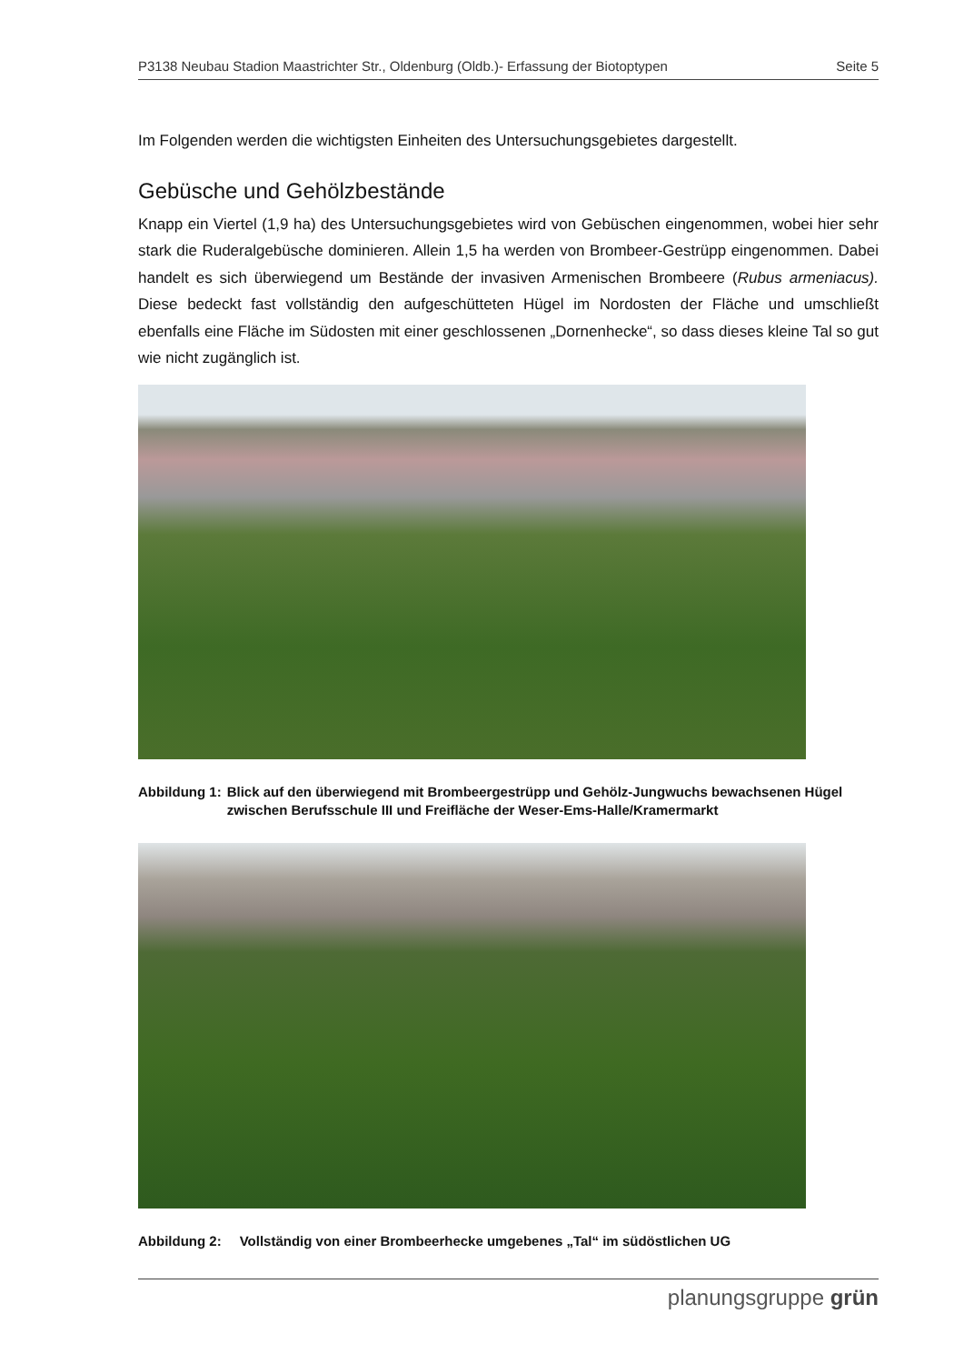P3138 Neubau Stadion Maastrichter Str., Oldenburg (Oldb.)- Erfassung der Biotoptypen Seite 5
Im Folgenden werden die wichtigsten Einheiten des Untersuchungsgebietes dargestellt.
Gebüsche und Gehölzbestände
Knapp ein Viertel (1,9 ha) des Untersuchungsgebietes wird von Gebüschen eingenommen, wobei hier sehr stark die Ruderalgebüsche dominieren. Allein 1,5 ha werden von Brombeer-Gestrüpp eingenommen. Dabei handelt es sich überwiegend um Bestände der invasiven Armenischen Brombeere (Rubus armeniacus). Diese bedeckt fast vollständig den aufgeschütteten Hügel im Nordosten der Fläche und umschließt ebenfalls eine Fläche im Südosten mit einer geschlossenen „Dornenhecke“, so dass dieses kleine Tal so gut wie nicht zugänglich ist.
Abbildung 1: Blick auf den überwiegend mit Brombeergestrüpp und Gehölz-Jungwuchs bewachsenen Hügel zwischen Berufsschule III und Freifläche der Weser-Ems-Halle/Kramermarkt
Abbildung 2: Vollständig von einer Brombeerhecke umgebenes „Tal“ im südöstlichen UG
planungsgruppe grün